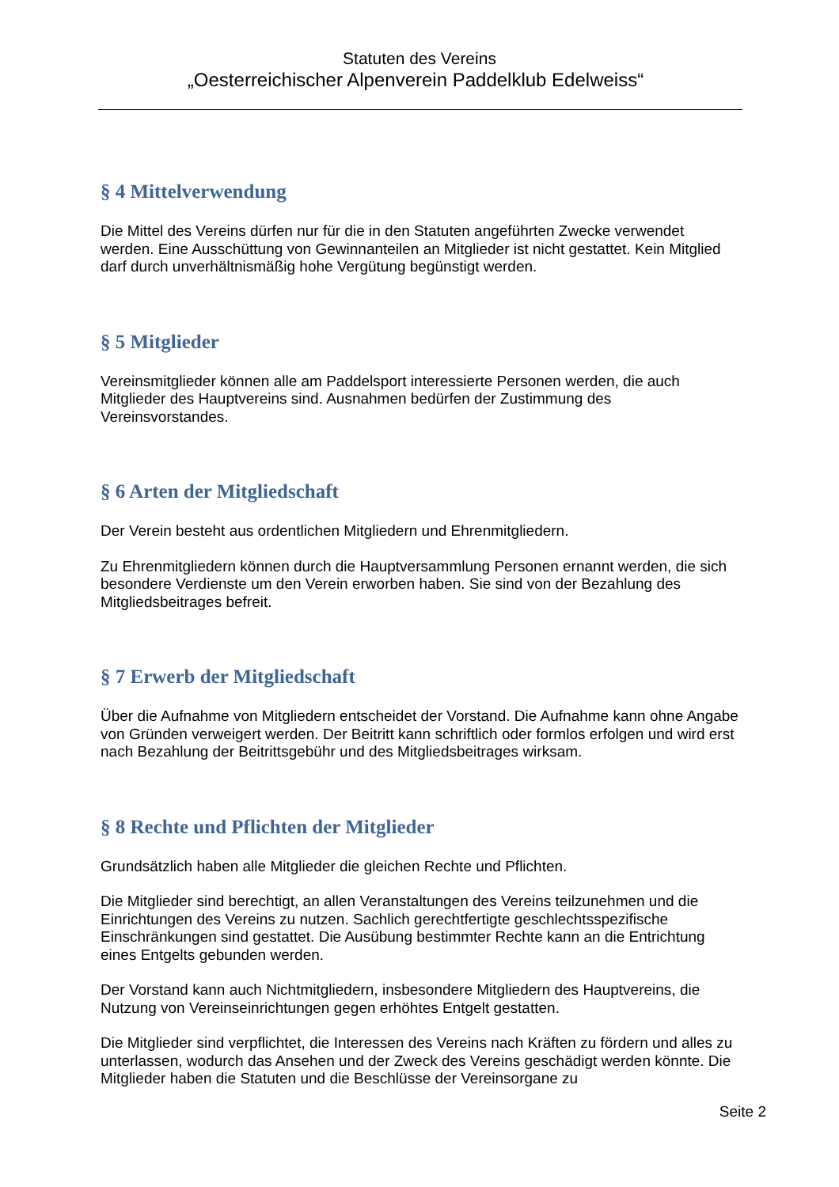Statuten des Vereins
„Oesterreichischer Alpenverein Paddelklub Edelweiss“
§ 4 Mittelverwendung
Die Mittel des Vereins dürfen nur für die in den Statuten angeführten Zwecke verwendet werden. Eine Ausschüttung von Gewinnanteilen an Mitglieder ist nicht gestattet. Kein Mitglied darf durch unverhältnismäßig hohe Vergütung begünstigt werden.
§ 5 Mitglieder
Vereinsmitglieder können alle am Paddelsport interessierte Personen werden, die auch Mitglieder des Hauptvereins sind. Ausnahmen bedürfen der Zustimmung des Vereinsvorstandes.
§ 6 Arten der Mitgliedschaft
Der Verein besteht aus ordentlichen Mitgliedern und Ehrenmitgliedern.
Zu Ehrenmitgliedern können durch die Hauptversammlung Personen ernannt werden, die sich besondere Verdienste um den Verein erworben haben. Sie sind von der Bezahlung des Mitgliedsbeitrages befreit.
§ 7 Erwerb der Mitgliedschaft
Über die Aufnahme von Mitgliedern entscheidet der Vorstand. Die Aufnahme kann ohne Angabe von Gründen verweigert werden. Der Beitritt kann schriftlich oder formlos erfolgen und wird erst nach Bezahlung der Beitrittsgebühr und des Mitgliedsbeitrages wirksam.
§ 8 Rechte und Pflichten der Mitglieder
Grundsätzlich haben alle Mitglieder die gleichen Rechte und Pflichten.
Die Mitglieder sind berechtigt, an allen Veranstaltungen des Vereins teilzunehmen und die Einrichtungen des Vereins zu nutzen. Sachlich gerechtfertigte geschlechtsspezifische Einschränkungen sind gestattet. Die Ausübung bestimmter Rechte kann an die Entrichtung eines Entgelts gebunden werden.
Der Vorstand kann auch Nichtmitgliedern, insbesondere Mitgliedern des Hauptvereins, die Nutzung von Vereinseinrichtungen gegen erhöhtes Entgelt gestatten.
Die Mitglieder sind verpflichtet, die Interessen des Vereins nach Kräften zu fördern und alles zu unterlassen, wodurch das Ansehen und der Zweck des Vereins geschädigt werden könnte. Die Mitglieder haben die Statuten und die Beschlüsse der Vereinsorgane zu
Seite 2